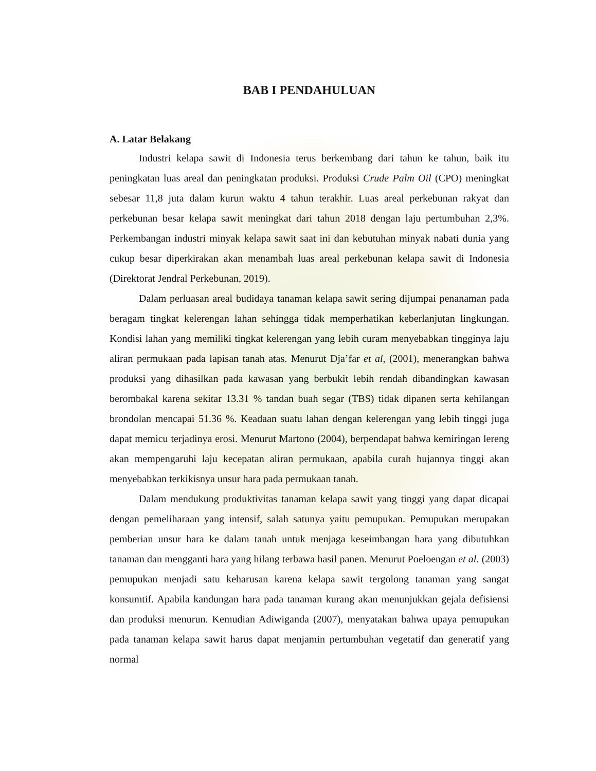BAB I PENDAHULUAN
A. Latar Belakang
Industri kelapa sawit di Indonesia terus berkembang dari tahun ke tahun, baik itu peningkatan luas areal dan peningkatan produksi. Produksi Crude Palm Oil (CPO) meningkat sebesar 11,8 juta dalam kurun waktu 4 tahun terakhir. Luas areal perkebunan rakyat dan perkebunan besar kelapa sawit meningkat dari tahun 2018 dengan laju pertumbuhan 2,3%. Perkembangan industri minyak kelapa sawit saat ini dan kebutuhan minyak nabati dunia yang cukup besar diperkirakan akan menambah luas areal perkebunan kelapa sawit di Indonesia (Direktorat Jendral Perkebunan, 2019).
Dalam perluasan areal budidaya tanaman kelapa sawit sering dijumpai penanaman pada beragam tingkat kelerengan lahan sehingga tidak memperhatikan keberlanjutan lingkungan. Kondisi lahan yang memiliki tingkat kelerengan yang lebih curam menyebabkan tingginya laju aliran permukaan pada lapisan tanah atas. Menurut Dja’far et al, (2001), menerangkan bahwa produksi yang dihasilkan pada kawasan yang berbukit lebih rendah dibandingkan kawasan berombakal karena sekitar 13.31 % tandan buah segar (TBS) tidak dipanen serta kehilangan brondolan mencapai 51.36 %. Keadaan suatu lahan dengan kelerengan yang lebih tinggi juga dapat memicu terjadinya erosi. Menurut Martono (2004), berpendapat bahwa kemiringan lereng akan mempengaruhi laju kecepatan aliran permukaan, apabila curah hujannya tinggi akan menyebabkan terkikisnya unsur hara pada permukaan tanah.
Dalam mendukung produktivitas tanaman kelapa sawit yang tinggi yang dapat dicapai dengan pemeliharaan yang intensif, salah satunya yaitu pemupukan. Pemupukan merupakan pemberian unsur hara ke dalam tanah untuk menjaga keseimbangan hara yang dibutuhkan tanaman dan mengganti hara yang hilang terbawa hasil panen. Menurut Poeloengan et al. (2003) pemupukan menjadi satu keharusan karena kelapa sawit tergolong tanaman yang sangat konsumtif. Apabila kandungan hara pada tanaman kurang akan menunjukkan gejala defisiensi dan produksi menurun. Kemudian Adiwiganda (2007), menyatakan bahwa upaya pemupukan pada tanaman kelapa sawit harus dapat menjamin pertumbuhan vegetatif dan generatif yang normal